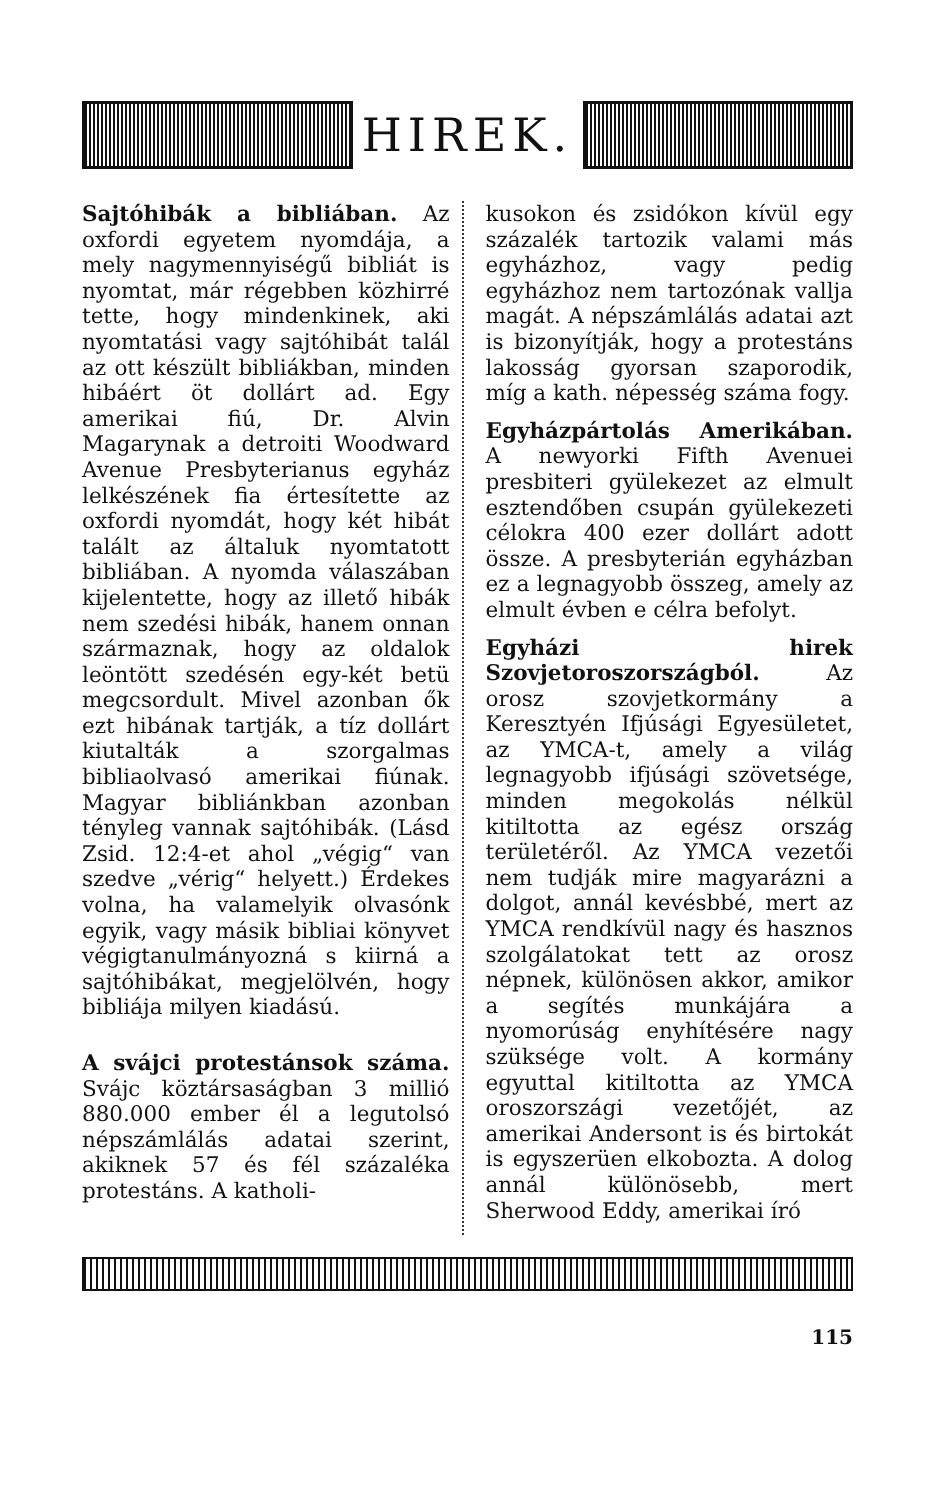HIREK.
Sajtóhibák a bibliában. Az oxfordi egyetem nyomdája, a mely nagymennyiségű bibliát is nyomtat, már régebben közhirré tette, hogy mindenkinek, aki nyomtatási vagy sajtóhibát talál az ott készült bibliákban, minden hibáért öt dollárt ad. Egy amerikai fiú, Dr. Alvin Magarynak a detroiti Woodward Avenue Presbyterianus egyház lelkészének fia értesítette az oxfordi nyomdát, hogy két hibát talált az általuk nyomtatott bibliában. A nyomda válaszában kijelentette, hogy az illető hibák nem szedési hibák, hanem onnan származnak, hogy az oldalok leöntött szedésén egy-két betü megcsordult. Mivel azonban ők ezt hibának tartják, a tíz dollárt kiutalták a szorgalmas bibliaolvasó amerikai fiúnak. Magyar bibliánkban azonban tényleg vannak sajtóhibák. (Lásd Zsid. 12:4-et ahol „végig“ van szedve „vérig“ helyett.) Érdekes volna, ha valamelyik olvasónk egyik, vagy másik bibliai könyvet végigtanulmányozná s kiirná a sajtóhibákat, megjelölvén, hogy bibliája milyen kiadású.
A svájci protestánsok száma. Svájc köztársaságban 3 millió 880.000 ember él a legutolsó népszámlálás adatai szerint, akiknek 57 és fél százaléka protestáns. A katholi-
kusokon és zsidókon kívül egy százalék tartozik valami más egyházhoz, vagy pedig egyházhoz nem tartozónak vallja magát. A népszámlálás adatai azt is bizonyítják, hogy a protestáns lakosság gyorsan szaporodik, míg a kath. népesség száma fogy.
Egyházpártolás Amerikában. A newyorki Fifth Avenuei presbiteri gyülekezet az elmult esztendőben csupán gyülekezeti célokra 400 ezer dollárt adott össze. A presbyterián egyházban ez a legnagyobb összeg, amely az elmult évben e célra befolyt.
Egyházi hirek Szovjetoroszországból. Az orosz szovjetkormány a Keresztyén Ifjúsági Egyesületet, az YMCA-t, amely a világ legnagyobb ifjúsági szövetsége, minden megokolás nélkül kitiltotta az egész ország területéről. Az YMCA vezetői nem tudják mire magyarázni a dolgot, annál kevésbbé, mert az YMCA rendkívül nagy és hasznos szolgálatokat tett az orosz népnek, különösen akkor, amikor a segítés munkájára a nyomorúság enyhítésére nagy szüksége volt. A kormány egyuttal kitiltotta az YMCA oroszországi vezetőjét, az amerikai Andersont is és birtokát is egyszerüen elkobozta. A dolog annál különösebb, mert Sherwood Eddy, amerikai író
115